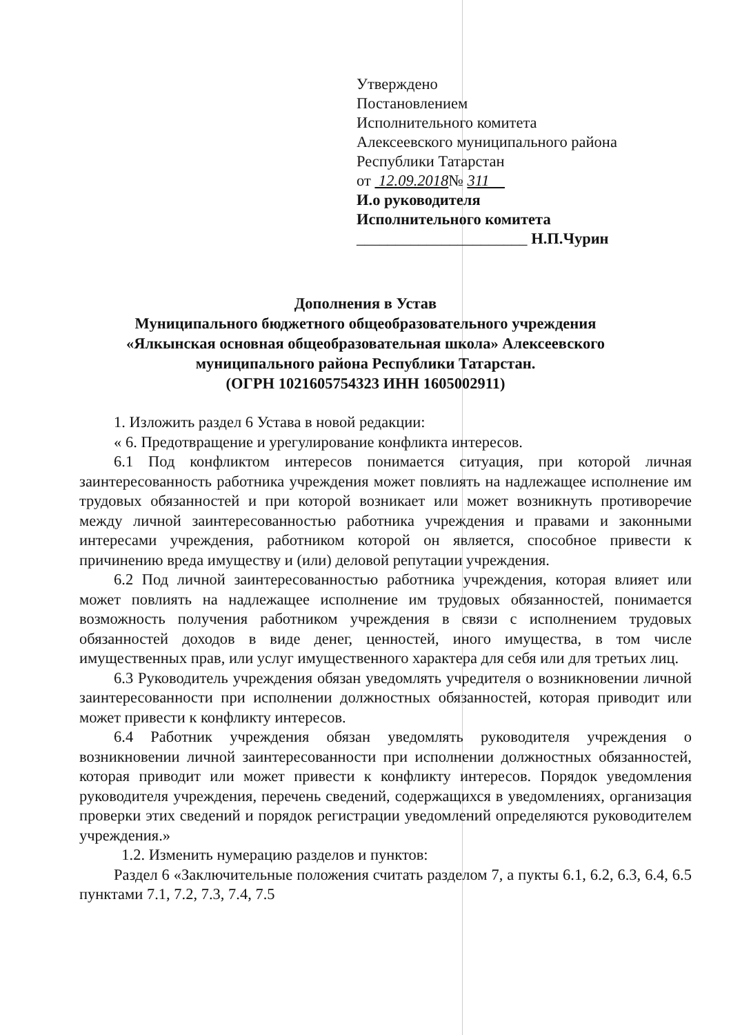Утверждено
Постановлением
Исполнительного комитета
Алексеевского муниципального района
Республики Татарстан
от 12.09.2018№ 311
И.о руководителя
Исполнительного комитета
______________________ Н.П.Чурин
Дополнения в Устав
Муниципального бюджетного общеобразовательного учреждения
«Ялкынская основная общеобразовательная школа» Алексеевского
муниципального района Республики Татарстан.
(ОГРН 1021605754323 ИНН 1605002911)
1. Изложить раздел 6 Устава в новой редакции:
« 6. Предотвращение и урегулирование конфликта интересов.
6.1 Под конфликтом интересов понимается ситуация, при которой личная заинтересованность работника учреждения может повлиять на надлежащее исполнение им трудовых обязанностей и при которой возникает или может возникнуть противоречие между личной заинтересованностью работника учреждения и правами и законными интересами учреждения, работником которой он является, способное привести к причинению вреда имуществу и (или) деловой репутации учреждения.
6.2 Под личной заинтересованностью работника учреждения, которая влияет или может повлиять на надлежащее исполнение им трудовых обязанностей, понимается возможность получения работником учреждения в связи с исполнением трудовых обязанностей доходов в виде денег, ценностей, иного имущества, в том числе имущественных прав, или услуг имущественного характера для себя или для третьих лиц.
6.3 Руководитель учреждения обязан уведомлять учредителя о возникновении личной заинтересованности при исполнении должностных обязанностей, которая приводит или может привести к конфликту интересов.
6.4 Работник учреждения обязан уведомлять руководителя учреждения о возникновении личной заинтересованности при исполнении должностных обязанностей, которая приводит или может привести к конфликту интересов. Порядок уведомления руководителя учреждения, перечень сведений, содержащихся в уведомлениях, организация проверки этих сведений и порядок регистрации уведомлений определяются руководителем учреждения.»
1.2. Изменить нумерацию разделов и пунктов:
Раздел 6 «Заключительные положения считать разделом 7, а пукты 6.1, 6.2, 6.3, 6.4, 6.5 пунктами 7.1, 7.2, 7.3, 7.4, 7.5